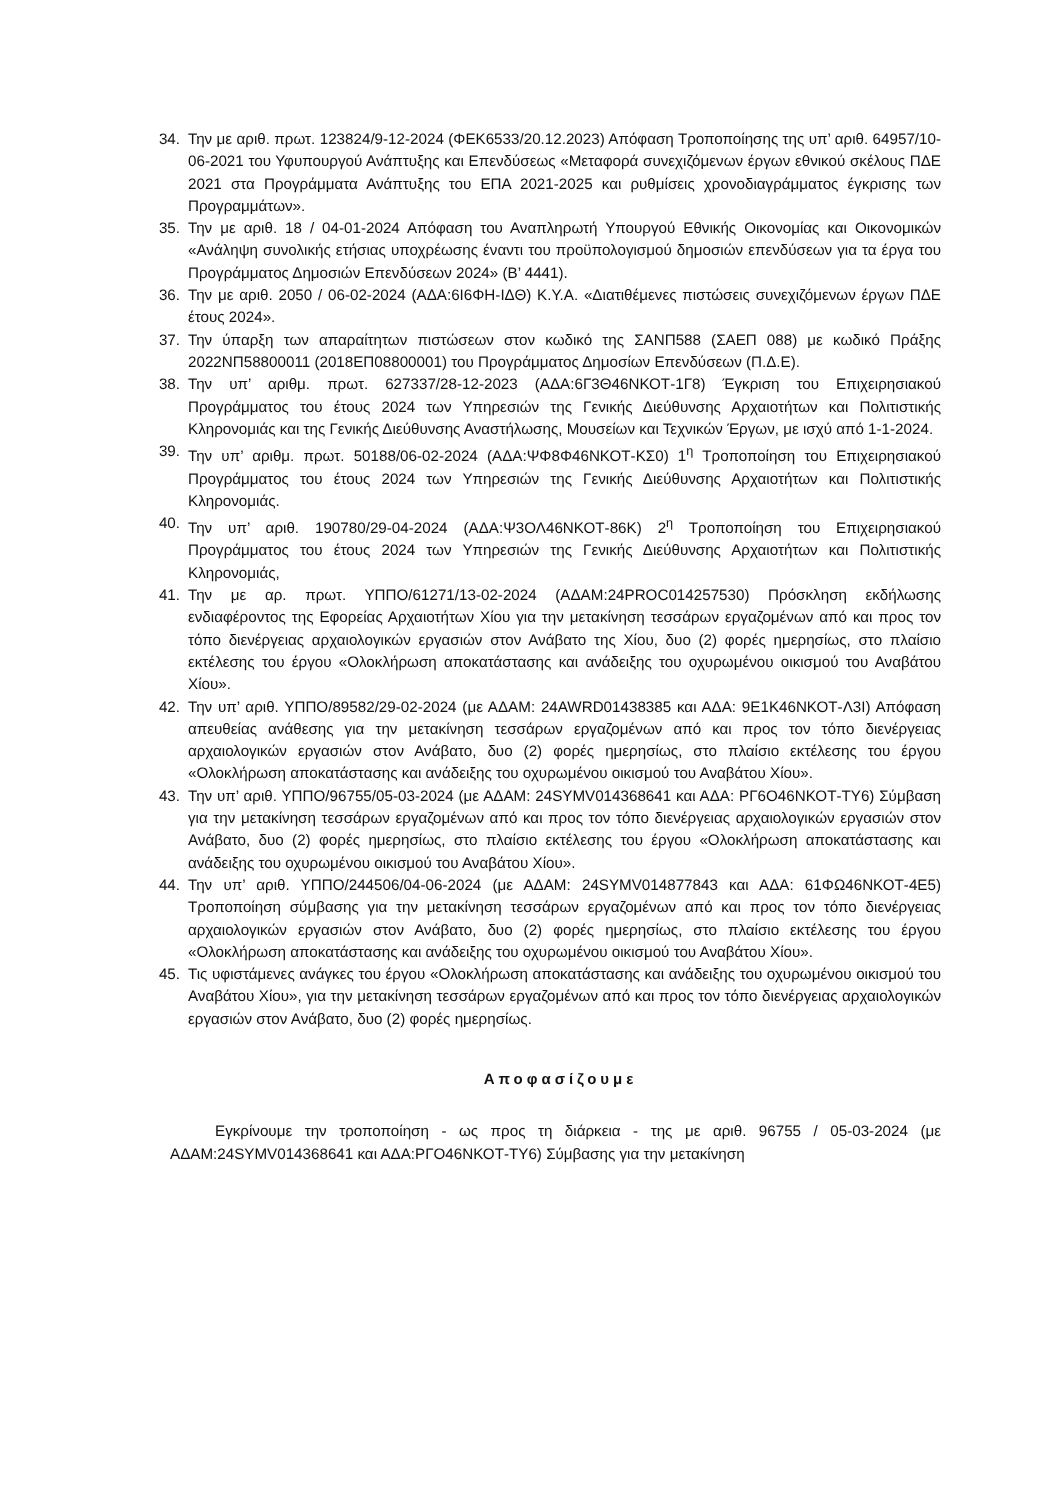34. Την με αριθ. πρωτ. 123824/9-12-2024 (ΦΕΚ6533/20.12.2023) Απόφαση Τροποποίησης της υπ’ αριθ. 64957/10-06-2021 του Υφυπουργού Ανάπτυξης και Επενδύσεως «Μεταφορά συνεχιζόμενων έργων εθνικού σκέλους ΠΔΕ 2021 στα Προγράμματα Ανάπτυξης του ΕΠΑ 2021-2025 και ρυθμίσεις χρονοδιαγράμματος έγκρισης των Προγραμμάτων».
35. Την με αριθ. 18 / 04-01-2024 Απόφαση του Αναπληρωτή Υπουργού Εθνικής Οικονομίας και Οικονομικών «Ανάληψη συνολικής ετήσιας υποχρέωσης έναντι του προϋπολογισμού δημοσιών επενδύσεων για τα έργα του Προγράμματος Δημοσιών Επενδύσεων 2024» (Β’ 4441).
36. Την με αριθ. 2050 / 06-02-2024 (ΑΔΑ:6Ι6ΦΗ-ΙΔΘ) Κ.Υ.Α. «Διατιθέμενες πιστώσεις συνεχιζόμενων έργων ΠΔΕ έτους 2024».
37. Την ύπαρξη των απαραίτητων πιστώσεων στον κωδικό της ΣΑΝΠ588 (ΣΑΕΠ 088) με κωδικό Πράξης 2022ΝΠ58800011 (2018ΕΠ08800001) του Προγράμματος Δημοσίων Επενδύσεων (Π.Δ.Ε).
38. Την υπ’ αριθμ. πρωτ. 627337/28-12-2023 (ΑΔΑ:6Γ3Θ46ΝΚΟΤ-1Γ8) Έγκριση του Επιχειρησιακού Προγράμματος του έτους 2024 των Υπηρεσιών της Γενικής Διεύθυνσης Αρχαιοτήτων και Πολιτιστικής Κληρονομιάς και της Γενικής Διεύθυνσης Αναστήλωσης, Μουσείων και Τεχνικών Έργων, με ισχύ από 1-1-2024.
39. Την υπ’ αριθμ. πρωτ. 50188/06-02-2024 (ΑΔΑ:ΨΦ8Φ46ΝΚΟΤ-ΚΣ0) 1<sup>η</sup> Τροποποίηση του Επιχειρησιακού Προγράμματος του έτους 2024 των Υπηρεσιών της Γενικής Διεύθυνσης Αρχαιοτήτων και Πολιτιστικής Κληρονομιάς.
40. Την υπ’ αριθ. 190780/29-04-2024 (ΑΔΑ:Ψ3ΟΛ46ΝΚΟΤ-86Κ) 2<sup>η</sup> Τροποποίηση του Επιχειρησιακού Προγράμματος του έτους 2024 των Υπηρεσιών της Γενικής Διεύθυνσης Αρχαιοτήτων και Πολιτιστικής Κληρονομιάς,
41. Την με αρ. πρωτ. ΥΠΠΟ/61271/13-02-2024 (ΑΔΑΜ:24PROC014257530) Πρόσκληση εκδήλωσης ενδιαφέροντος της Εφορείας Αρχαιοτήτων Χίου για την μετακίνηση τεσσάρων εργαζομένων από και προς τον τόπο διενέργειας αρχαιολογικών εργασιών στον Ανάβατο της Χίου, δυο (2) φορές ημερησίως, στο πλαίσιο εκτέλεσης του έργου «Ολοκλήρωση αποκατάστασης και ανάδειξης του οχυρωμένου οικισμού του Αναβάτου Χίου».
42. Την υπ’ αριθ. ΥΠΠΟ/89582/29-02-2024 (με ΑΔΑΜ: 24AWRD01438385 και ΑΔΑ: 9Ε1Κ46ΝΚΟΤ-Λ3Ι) Απόφαση απευθείας ανάθεσης για την μετακίνηση τεσσάρων εργαζομένων από και προς τον τόπο διενέργειας αρχαιολογικών εργασιών στον Ανάβατο, δυο (2) φορές ημερησίως, στο πλαίσιο εκτέλεσης του έργου «Ολοκλήρωση αποκατάστασης και ανάδειξης του οχυρωμένου οικισμού του Αναβάτου Χίου».
43. Την υπ’ αριθ. ΥΠΠΟ/96755/05-03-2024 (με ΑΔΑΜ: 24SYMV014368641 και ΑΔΑ: ΡΓ6Ο46ΝΚΟΤ-ΤΥ6) Σύμβαση για την μετακίνηση τεσσάρων εργαζομένων από και προς τον τόπο διενέργειας αρχαιολογικών εργασιών στον Ανάβατο, δυο (2) φορές ημερησίως, στο πλαίσιο εκτέλεσης του έργου «Ολοκλήρωση αποκατάστασης και ανάδειξης του οχυρωμένου οικισμού του Αναβάτου Χίου».
44. Την υπ’ αριθ. ΥΠΠΟ/244506/04-06-2024 (με ΑΔΑΜ: 24SYMV014877843 και ΑΔΑ: 61ΦΩ46ΝΚΟΤ-4Ε5) Τροποποίηση σύμβασης για την μετακίνηση τεσσάρων εργαζομένων από και προς τον τόπο διενέργειας αρχαιολογικών εργασιών στον Ανάβατο, δυο (2) φορές ημερησίως, στο πλαίσιο εκτέλεσης του έργου «Ολοκλήρωση αποκατάστασης και ανάδειξης του οχυρωμένου οικισμού του Αναβάτου Χίου».
45. Τις υφιστάμενες ανάγκες του έργου «Ολοκλήρωση αποκατάστασης και ανάδειξης του οχυρωμένου οικισμού του Αναβάτου Χίου», για την μετακίνηση τεσσάρων εργαζομένων από και προς τον τόπο διενέργειας αρχαιολογικών εργασιών στον Ανάβατο, δυο (2) φορές ημερησίως.
Αποφασίζουμε
Εγκρίνουμε την τροποποίηση - ως προς τη διάρκεια - της με αριθ. 96755 / 05-03-2024 (με ΑΔΑΜ:24SYMV014368641 και ΑΔΑ:ΡΓΟ46ΝΚΟΤ-ΤΥ6) Σύμβασης για την μετακίνηση